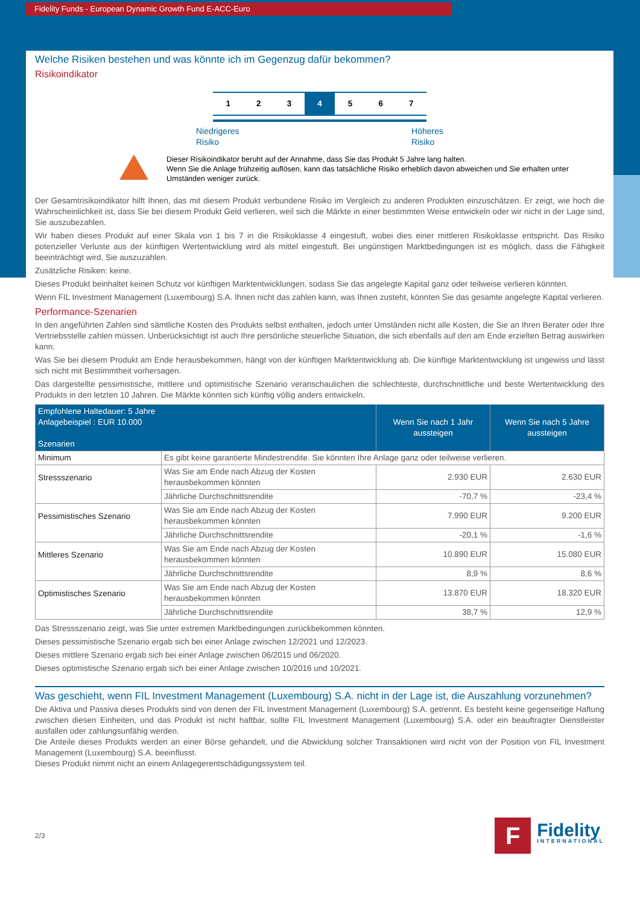Fidelity Funds - European Dynamic Growth Fund E-ACC-Euro
Welche Risiken bestehen und was könnte ich im Gegenzug dafür bekommen?
Risikoindikator
1 2 3 4 5 6 7
Niedrigeres
Risiko Höheres
Risiko
Dieser Risikoindikator beruht auf der Annahme, dass Sie das Produkt 5 Jahre lang halten.
Wenn Sie die Anlage frühzeitig auflösen, kann das tatsächliche Risiko erheblich davon abweichen und Sie erhalten unter Umständen weniger zurück.
Der Gesamtrisikoindikator hilft Ihnen, das mit diesem Produkt verbundene Risiko im Vergleich zu anderen Produkten einzuschätzen. Er zeigt, wie hoch die Wahrscheinlichkeit ist, dass Sie bei diesem Produkt Geld verlieren, weil sich die Märkte in einer bestimmten Weise entwickeln oder wir nicht in der Lage sind, Sie auszubezahlen.
Wir haben dieses Produkt auf einer Skala von 1 bis 7 in die Risikoklasse 4 eingestuft, wobei dies einer mittleren Risikoklasse entspricht. Das Risiko potenzieller Verluste aus der künftigen Wertentwicklung wird als mittel eingestuft. Bei ungünstigen Marktbedingungen ist es möglich, dass die Fähigkeit beeinträchtigt wird, Sie auszuzahlen.
Zusätzliche Risiken: keine.
Dieses Produkt beinhaltet keinen Schutz vor künftigen Marktentwicklungen, sodass Sie das angelegte Kapital ganz oder teilweise verlieren könnten.
Wenn FIL Investment Management (Luxembourg) S.A. Ihnen nicht das zahlen kann, was Ihnen zusteht, könnten Sie das gesamte angelegte Kapital verlieren.
Performance-Szenarien
In den angeführten Zahlen sind sämtliche Kosten des Produkts selbst enthalten, jedoch unter Umständen nicht alle Kosten, die Sie an Ihren Berater oder Ihre Vertriebsstelle zahlen müssen. Unberücksichtigt ist auch Ihre persönliche steuerliche Situation, die sich ebenfalls auf den am Ende erzielten Betrag auswirken kann.
Was Sie bei diesem Produkt am Ende herausbekommen, hängt von der künftigen Marktentwicklung ab. Die künftige Marktentwicklung ist ungewiss und lässt sich nicht mit Bestimmtheit vorhersagen.
Das dargestellte pessimistische, mittlere und optimistische Szenario veranschaulichen die schlechteste, durchschnittliche und beste Wertentwicklung des Produkts in den letzten 10 Jahren. Die Märkte könnten sich künftig völlig anders entwickeln.
| Empfohlene Haltedauer: 5 Jahre Anlagebeispiel : EUR 10.000 Szenarien | | Wenn Sie nach 1 Jahr aussteigen | Wenn Sie nach 5 Jahre aussteigen |
| --- | --- | --- | --- |
| Minimum | Es gibt keine garantierte Mindestrendite. Sie könnten Ihre Anlage ganz oder teilweise verlieren. | | |
| Stressszenario | Was Sie am Ende nach Abzug der Kosten herausbekommen könnten | 2.930 EUR | 2.630 EUR |
| | Jährliche Durchschnittsrendite | -70,7 % | -23,4 % |
| Pessimistisches Szenario | Was Sie am Ende nach Abzug der Kosten herausbekommen könnten | 7.990 EUR | 9.200 EUR |
| | Jährliche Durchschnittsrendite | -20,1 % | -1,6 % |
| Mittleres Szenario | Was Sie am Ende nach Abzug der Kosten herausbekommen könnten | 10.890 EUR | 15.080 EUR |
| | Jährliche Durchschnittsrendite | 8,9 % | 8,6 % |
| Optimistisches Szenario | Was Sie am Ende nach Abzug der Kosten herausbekommen könnten | 13.870 EUR | 18.320 EUR |
| | Jährliche Durchschnittsrendite | 38,7 % | 12,9 % |
Das Stressszenario zeigt, was Sie unter extremen Marktbedingungen zurückbekommen könnten.
Dieses pessimistische Szenario ergab sich bei einer Anlage zwischen 12/2021 und 12/2023.
Dieses mittlere Szenario ergab sich bei einer Anlage zwischen 06/2015 und 06/2020.
Dieses optimistische Szenario ergab sich bei einer Anlage zwischen 10/2016 und 10/2021.
Was geschieht, wenn FIL Investment Management (Luxembourg) S.A. nicht in der Lage ist, die Auszahlung vorzunehmen?
Die Aktiva und Passiva dieses Produkts sind von denen der FIL Investment Management (Luxembourg) S.A. getrennt. Es besteht keine gegenseitige Haftung zwischen diesen Einheiten, und das Produkt ist nicht haftbar, sollte FIL Investment Management (Luxembourg) S.A. oder ein beauftragter Dienstleister ausfallen oder zahlungsunfähig werden.
Die Anteile dieses Produkts werden an einer Börse gehandelt, und die Abwicklung solcher Transaktionen wird nicht von der Position von FIL Investment Management (Luxembourg) S.A. beeinflusst.
Dieses Produkt nimmt nicht an einem Anlagegerentschädigungssystem teil.
2/3
F
Fidelity
INTERNATIONAL